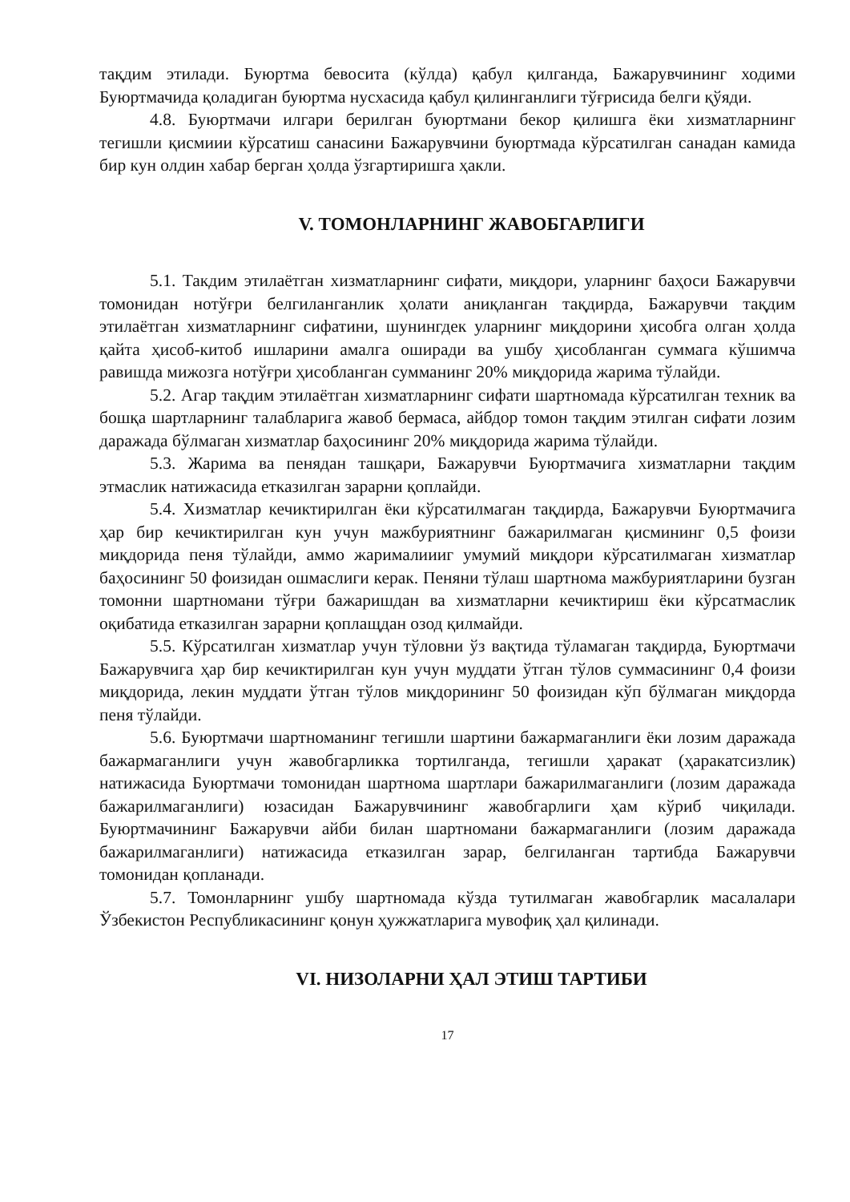тақдим этилади. Буюртма бевосита (кўлда) қабул қилганда, Бажарувчининг ходими Буюртмачида қоладиган буюртма нусхасида қабул қилинганлиги тўғрисида белги қўяди.
4.8. Буюртмачи илгари берилган буюртмани бекор қилишга ёки хизматларнинг тегишли қисмиии кўрсатиш санасини Бажарувчини буюртмада кўрсатилган санадан камида бир кун олдин хабар берган ҳолда ўзгартиришга ҳакли.
V. ТОМОНЛАРНИНГ ЖАВОБГАРЛИГИ
5.1. Такдим этилаётган хизматларнинг сифати, миқдори, уларнинг баҳоси Бажарувчи томонидан нотўғри белгиланганлик ҳолати аниқланган тақдирда, Бажарувчи тақдим этилаётган хизматларнинг сифатини, шунингдек уларнинг миқдорини ҳисобга олган ҳолда қайта ҳисоб-китоб ишларини амалга оширади ва ушбу ҳисобланган суммага кўшимча равишда мижозга нотўғри ҳисобланган сумманинг 20% миқдорида жарима тўлайди.
5.2. Агар тақдим этилаётган хизматларнинг сифати шартномада кўрсатилган техник ва бошқа шартларнинг талабларига жавоб бермаса, айбдор томон тақдим этилган сифати лозим даражада бўлмаган хизматлар баҳосининг 20% миқдорида жарима тўлайди.
5.3. Жарима ва пенядан ташқари, Бажарувчи Буюртмачига хизматларни тақдим этмаслик натижасида етказилган зарарни қоплайди.
5.4. Хизматлар кечиктирилган ёки кўрсатилмаган тақдирда, Бажарувчи Буюртмачига ҳар бир кечиктирилган кун учун мажбуриятнинг бажарилмаган қисмининг 0,5 фоизи миқдорида пеня тўлайди, аммо жарималиииг умумий миқдори кўрсатилмаган хизматлар баҳосининг 50 фоизидан ошмаслиги керак. Пеняни тўлаш шартнома мажбуриятларини бузган томонни шартномани тўғри бажаришдан ва хизматларни кечиктириш ёки кўрсатмаслик оқибатида етказилган зарарни қоплащдан озод қилмайди.
5.5. Кўрсатилган хизматлар учун тўловни ўз вақтида тўламаган тақдирда, Буюртмачи Бажарувчига ҳар бир кечиктирилган кун учун муддати ўтган тўлов суммасининг 0,4 фоизи миқдорида, лекин муддати ўтган тўлов миқдорининг 50 фоизидан кўп бўлмаган миқдорда пеня тўлайди.
5.6. Буюртмачи шартноманинг тегишли шартини бажармаганлиги ёки лозим даражада бажармаганлиги учун жавобгарликка тортилганда, тегишли ҳаракат (ҳаракатсизлик) натижасида Буюртмачи томонидан шартнома шартлари бажарилмаганлиги (лозим даражада бажарилмаганлиги) юзасидан Бажарувчининг жавобгарлиги ҳам кўриб чиқилади. Буюртмачининг Бажарувчи айби билан шартномани бажармаганлиги (лозим даражада бажарилмаганлиги) натижасида етказилган зарар, белгиланган тартибда Бажарувчи томонидан қопланади.
5.7. Томонларнинг ушбу шартномада кўзда тутилмаган жавобгарлик масалалари Ўзбекистон Республикасининг қонун ҳужжатларига мувофиқ ҳал қилинади.
VI. НИЗОЛАРНИ ҲАЛ ЭТИШ ТАРТИБИ
17